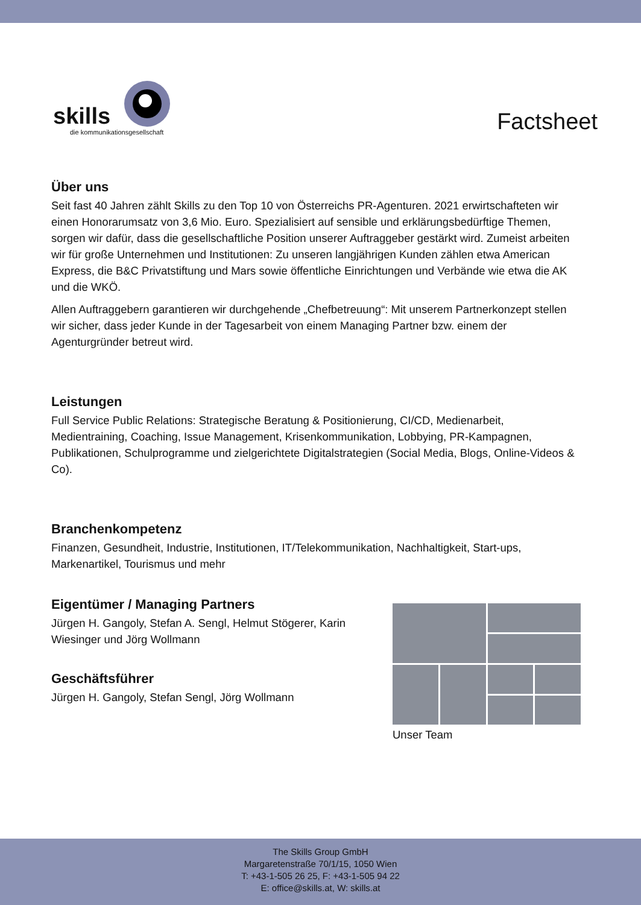skills
die kommunikationsgesellschaft
Factsheet
Über uns
Seit fast 40 Jahren zählt Skills zu den Top 10 von Österreichs PR-Agenturen. 2021 erwirtschafteten wir einen Honorarumsatz von 3,6 Mio. Euro. Spezialisiert auf sensible und erklärungsbedürftige Themen, sorgen wir dafür, dass die gesellschaftliche Position unserer Auftraggeber gestärkt wird. Zumeist arbeiten wir für große Unternehmen und Institutionen: Zu unseren langjährigen Kunden zählen etwa American Express, die B&C Privatstiftung und Mars sowie öffentliche Einrichtungen und Verbände wie etwa die AK und die WKÖ.
Allen Auftraggebern garantieren wir durchgehende „Chefbetreuung“: Mit unserem Partnerkonzept stellen wir sicher, dass jeder Kunde in der Tagesarbeit von einem Managing Partner bzw. einem der Agenturgründer betreut wird.
Leistungen
Full Service Public Relations: Strategische Beratung & Positionierung, CI/CD, Medienarbeit, Medientraining, Coaching, Issue Management, Krisenkommunikation, Lobbying, PR-Kampagnen, Publikationen, Schulprogramme und zielgerichtete Digitalstrategien (Social Media, Blogs, Online-Videos & Co).
Branchenkompetenz
Finanzen, Gesundheit, Industrie, Institutionen, IT/Telekommunikation, Nachhaltigkeit, Start-ups, Markenartikel, Tourismus und mehr
Eigentümer / Managing Partners
Jürgen H. Gangoly, Stefan A. Sengl, Helmut Stögerer, Karin Wiesinger und Jörg Wollmann
Geschäftsführer
Jürgen H. Gangoly, Stefan Sengl, Jörg Wollmann
Unser Team
The Skills Group GmbH
Margaretenstraße 70/1/15, 1050 Wien
T: +43-1-505 26 25, F: +43-1-505 94 22
E: office@skills.at, W: skills.at